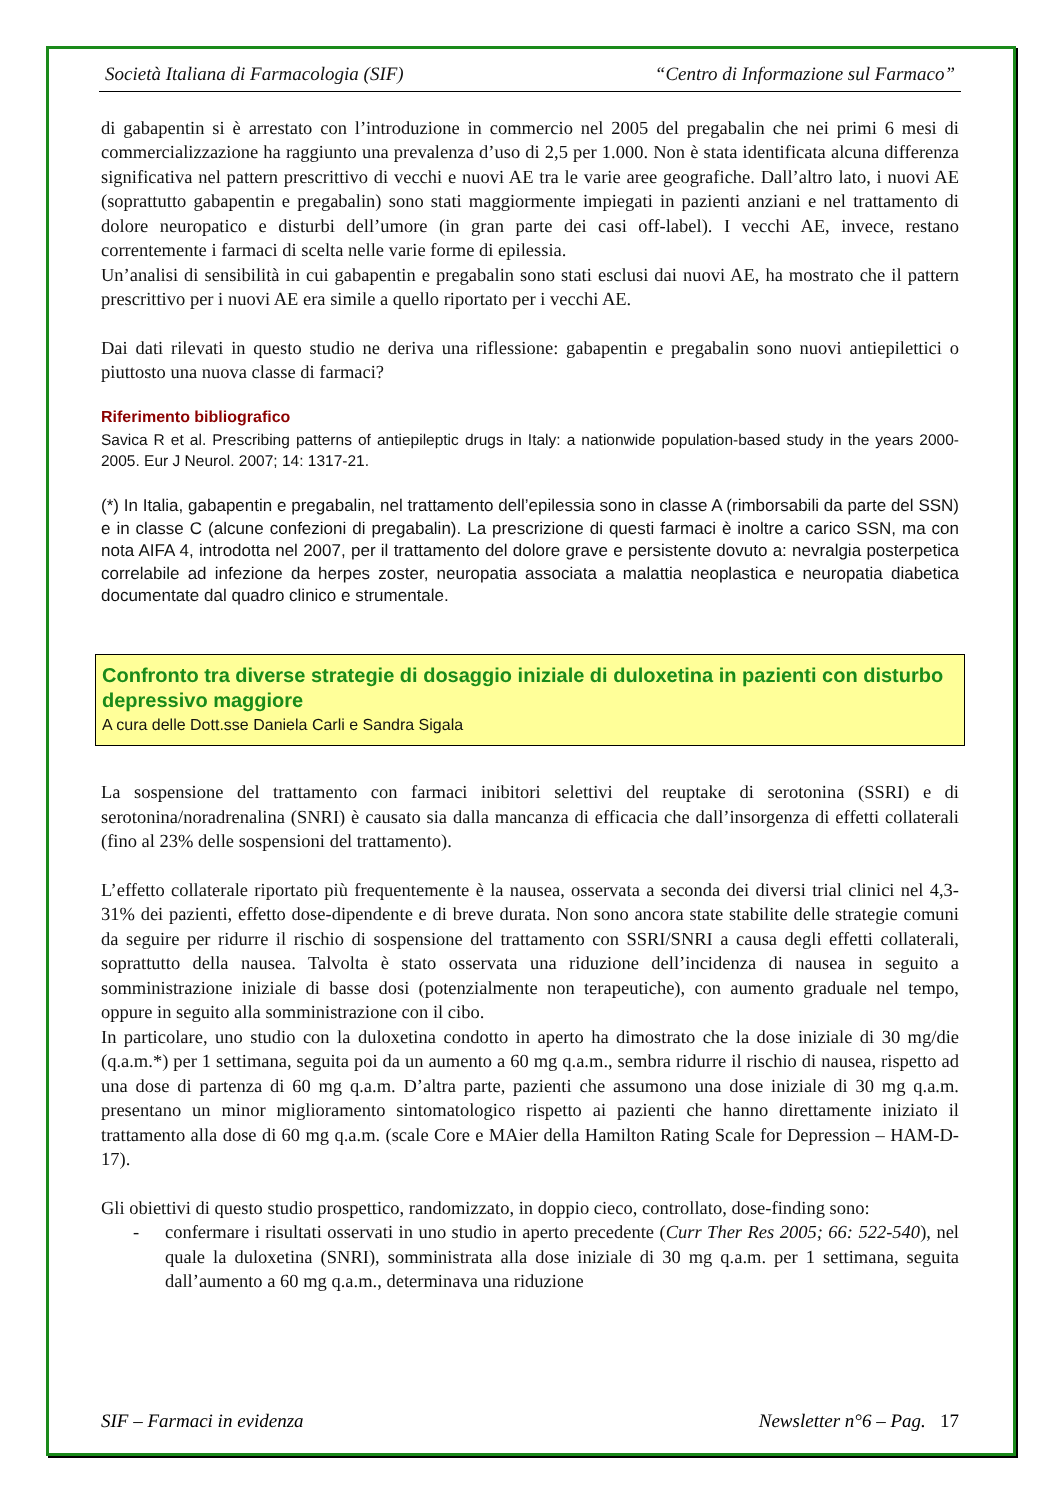Società Italiana di Farmacologia (SIF) “Centro di Informazione sul Farmaco”
di gabapentin si è arrestato con l’introduzione in commercio nel 2005 del pregabalin che nei primi 6 mesi di commercializzazione ha raggiunto una prevalenza d’uso di 2,5 per 1.000. Non è stata identificata alcuna differenza significativa nel pattern prescrittivo di vecchi e nuovi AE tra le varie aree geografiche. Dall’altro lato, i nuovi AE (soprattutto gabapentin e pregabalin) sono stati maggiormente impiegati in pazienti anziani e nel trattamento di dolore neuropatico e disturbi dell’umore (in gran parte dei casi off-label). I vecchi AE, invece, restano correntemente i farmaci di scelta nelle varie forme di epilessia.
Un’analisi di sensibilità in cui gabapentin e pregabalin sono stati esclusi dai nuovi AE, ha mostrato che il pattern prescrittivo per i nuovi AE era simile a quello riportato per i vecchi AE.
Dai dati rilevati in questo studio ne deriva una riflessione: gabapentin e pregabalin sono nuovi antiepilettici o piuttosto una nuova classe di farmaci?
Riferimento bibliografico
Savica R et al. Prescribing patterns of antiepileptic drugs in Italy: a nationwide population-based study in the years 2000-2005. Eur J Neurol. 2007; 14: 1317-21.
(*) In Italia, gabapentin e pregabalin, nel trattamento dell’epilessia sono in classe A (rimborsabili da parte del SSN) e in classe C (alcune confezioni di pregabalin). La prescrizione di questi farmaci è inoltre a carico SSN, ma con nota AIFA 4, introdotta nel 2007, per il trattamento del dolore grave e persistente dovuto a: nevralgia posterpetica correlabile ad infezione da herpes zoster, neuropatia associata a malattia neoplastica e neuropatia diabetica documentate dal quadro clinico e strumentale.
Confronto tra diverse strategie di dosaggio iniziale di duloxetina in pazienti con disturbo depressivo maggiore
A cura delle Dott.sse Daniela Carli e Sandra Sigala
La sospensione del trattamento con farmaci inibitori selettivi del reuptake di serotonina (SSRI) e di serotonina/noradrenalina (SNRI) è causato sia dalla mancanza di efficacia che dall’insorgenza di effetti collaterali (fino al 23% delle sospensioni del trattamento).
L’effetto collaterale riportato più frequentemente è la nausea, osservata a seconda dei diversi trial clinici nel 4,3-31% dei pazienti, effetto dose-dipendente e di breve durata. Non sono ancora state stabilite delle strategie comuni da seguire per ridurre il rischio di sospensione del trattamento con SSRI/SNRI a causa degli effetti collaterali, soprattutto della nausea. Talvolta è stato osservata una riduzione dell’incidenza di nausea in seguito a somministrazione iniziale di basse dosi (potenzialmente non terapeutiche), con aumento graduale nel tempo, oppure in seguito alla somministrazione con il cibo.
In particolare, uno studio con la duloxetina condotto in aperto ha dimostrato che la dose iniziale di 30 mg/die (q.a.m.*) per 1 settimana, seguita poi da un aumento a 60 mg q.a.m., sembra ridurre il rischio di nausea, rispetto ad una dose di partenza di 60 mg q.a.m. D’altra parte, pazienti che assumono una dose iniziale di 30 mg q.a.m. presentano un minor miglioramento sintomatologico rispetto ai pazienti che hanno direttamente iniziato il trattamento alla dose di 60 mg q.a.m. (scale Core e MAier della Hamilton Rating Scale for Depression – HAM-D-17).
Gli obiettivi di questo studio prospettico, randomizzato, in doppio cieco, controllato, dose-finding sono:
- confermare i risultati osservati in uno studio in aperto precedente (Curr Ther Res 2005; 66: 522-540), nel quale la duloxetina (SNRI), somministrata alla dose iniziale di 30 mg q.a.m. per 1 settimana, seguita dall’aumento a 60 mg q.a.m., determinava una riduzione
SIF – Farmaci in evidenza Newsletter n°6 – Pag. 17